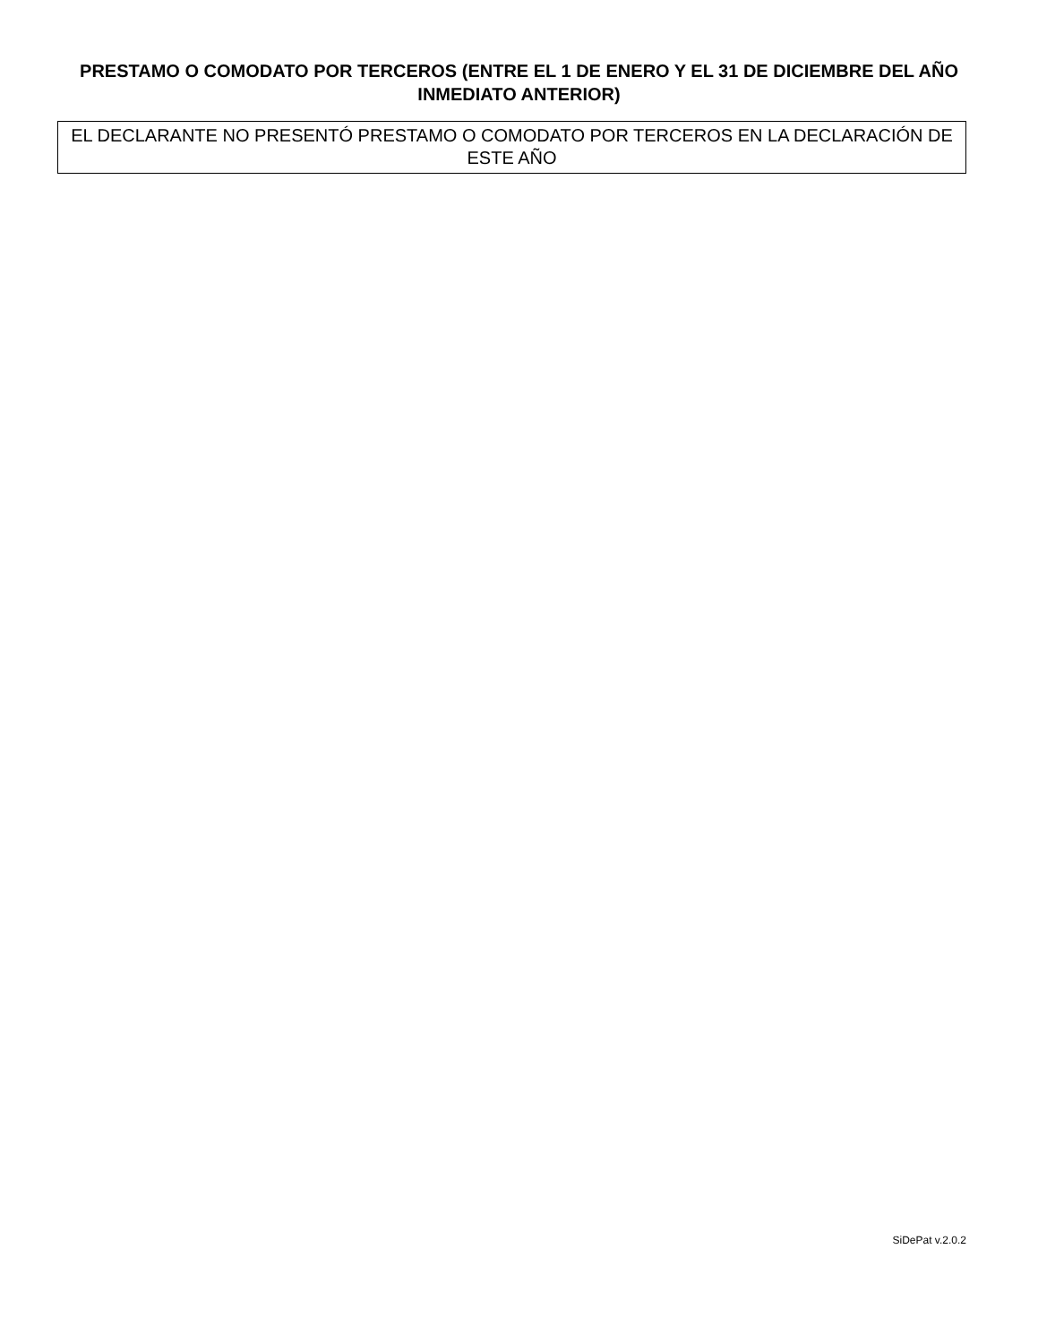PRESTAMO O COMODATO POR TERCEROS (ENTRE EL 1 DE ENERO Y EL 31 DE DICIEMBRE DEL AÑO INMEDIATO ANTERIOR)
EL DECLARANTE NO PRESENTÓ PRESTAMO O COMODATO POR TERCEROS EN LA DECLARACIÓN DE ESTE AÑO
SiDePat v.2.0.2